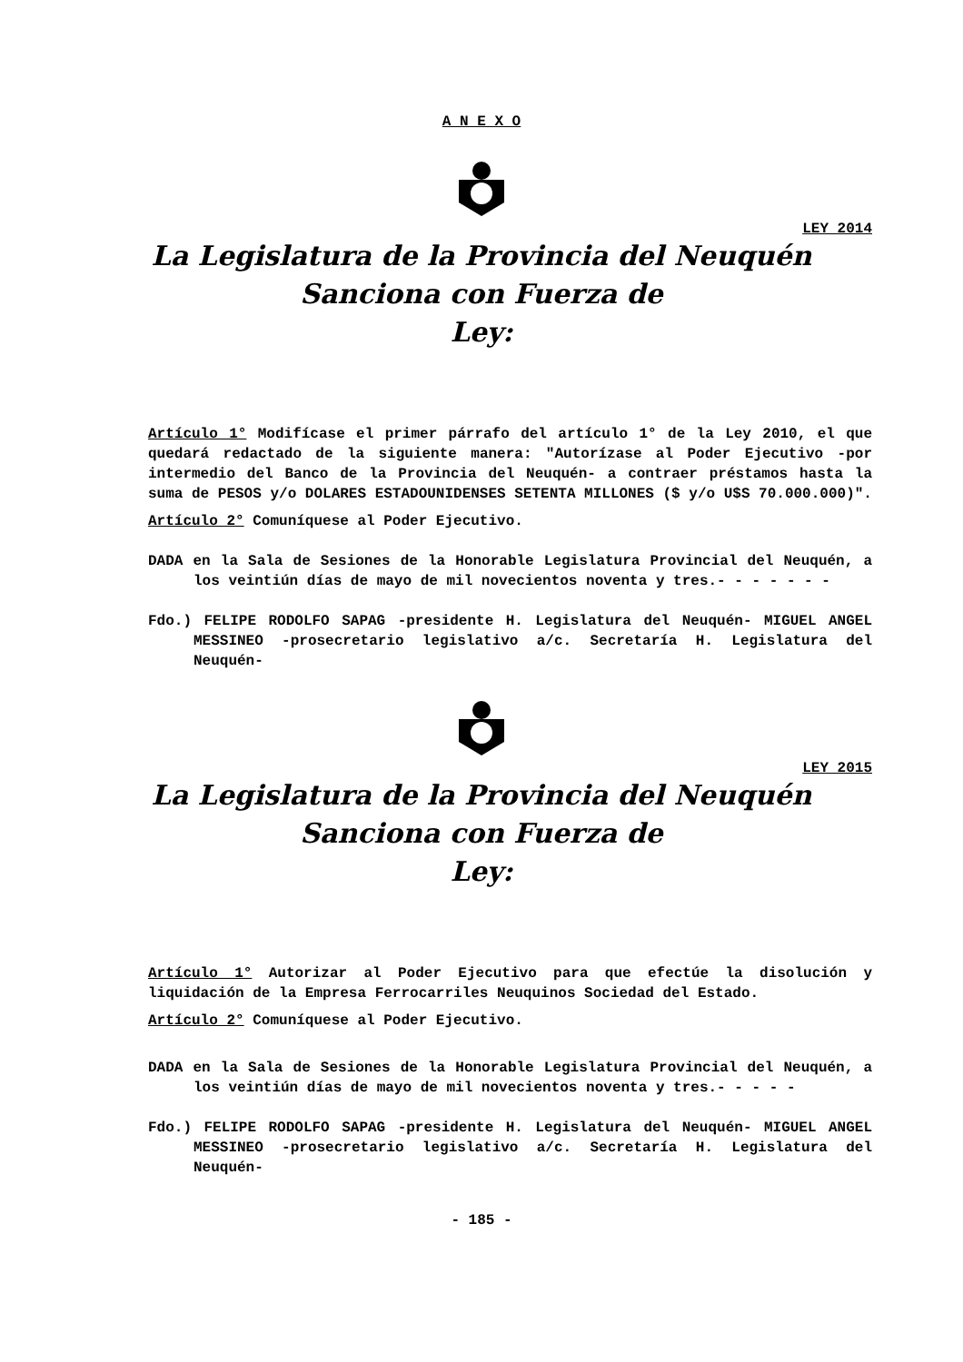A N E X O
LEY 2014
La Legislatura de la Provincia del Neuquén
Sanciona con Fuerza de
Ley:
Artículo 1° Modifícase el primer párrafo del artículo 1° de la Ley 2010, el que quedará redactado de la siguiente manera: "Autorízase al Poder Ejecutivo -por intermedio del Banco de la Provincia del Neuquén- a contraer préstamos hasta la suma de PESOS y/o DOLARES ESTADOUNIDENSES SETENTA MILLONES ($ y/o U$S 70.000.000)".
Artículo 2° Comuníquese al Poder Ejecutivo.
DADA en la Sala de Sesiones de la Honorable Legislatura Provincial del Neuquén, a los veintiún días de mayo de mil novecientos noventa y tres.- - - - - - -
Fdo.) FELIPE RODOLFO SAPAG -presidente H. Legislatura del Neuquén- MIGUEL ANGEL MESSINEO -prosecretario legislativo a/c. Secretaría H. Legislatura del Neuquén-
LEY 2015
La Legislatura de la Provincia del Neuquén
Sanciona con Fuerza de
Ley:
Artículo 1° Autorizar al Poder Ejecutivo para que efectúe la disolución y liquidación de la Empresa Ferrocarriles Neuquinos Sociedad del Estado.
Artículo 2° Comuníquese al Poder Ejecutivo.
DADA en la Sala de Sesiones de la Honorable Legislatura Provincial del Neuquén, a los veintiún días de mayo de mil novecientos noventa y tres.- - - - -
Fdo.) FELIPE RODOLFO SAPAG -presidente H. Legislatura del Neuquén- MIGUEL ANGEL MESSINEO -prosecretario legislativo a/c. Secretaría H. Legislatura del Neuquén-
- 185 -